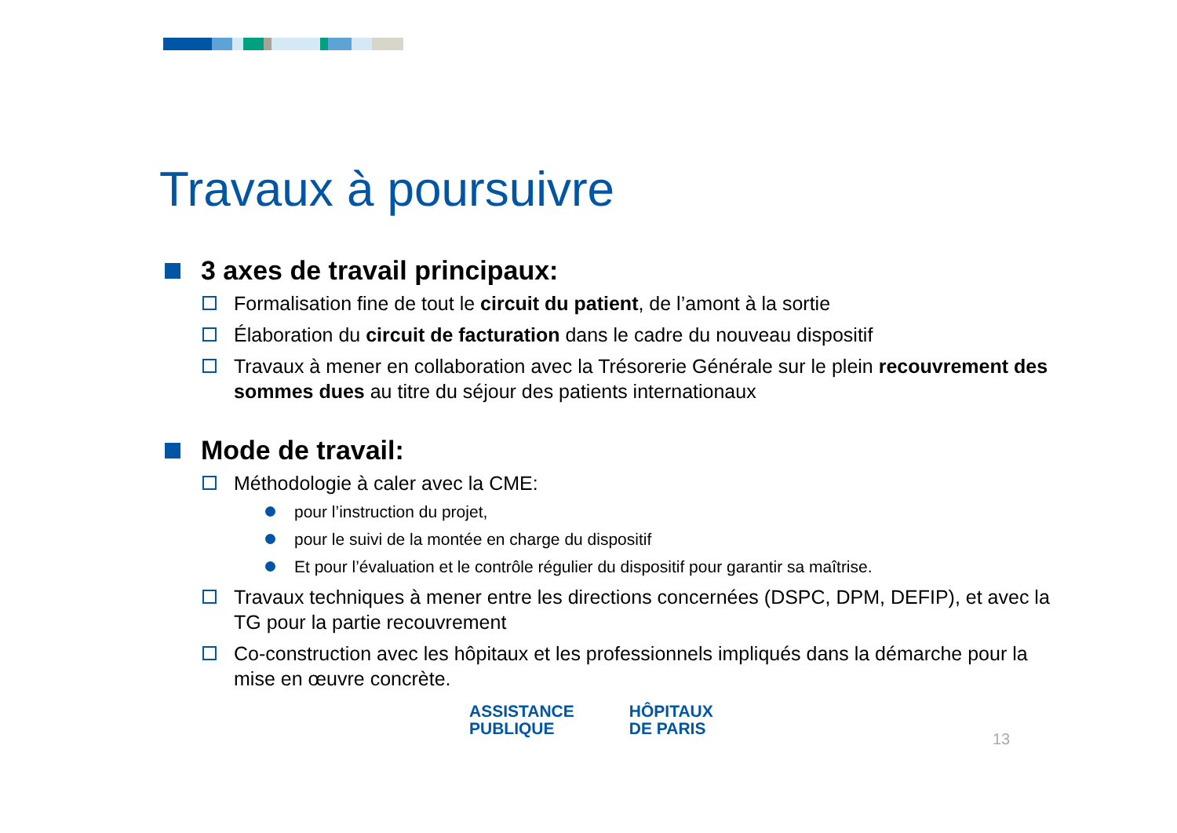Travaux à poursuivre
3 axes de travail principaux:
Formalisation fine de tout le circuit du patient, de l’amont à la sortie
Élaboration du circuit de facturation dans le cadre du nouveau dispositif
Travaux à mener en collaboration avec la Trésorerie Générale sur le plein recouvrement des sommes dues au titre du séjour des patients internationaux
Mode de travail:
Méthodologie à caler avec la CME:
pour l’instruction du projet,
pour le suivi de la montée en charge du dispositif
Et pour l’évaluation et le contrôle régulier du dispositif pour garantir sa maîtrise.
Travaux techniques à mener entre les directions concernées (DSPC, DPM, DEFIP), et avec la TG pour la partie recouvrement
Co-construction avec les hôpitaux et les professionnels impliqués dans la démarche pour la mise en œuvre concrète.
ASSISTANCE
PUBLIQUE
HÔPITAUX
DE PARIS
13